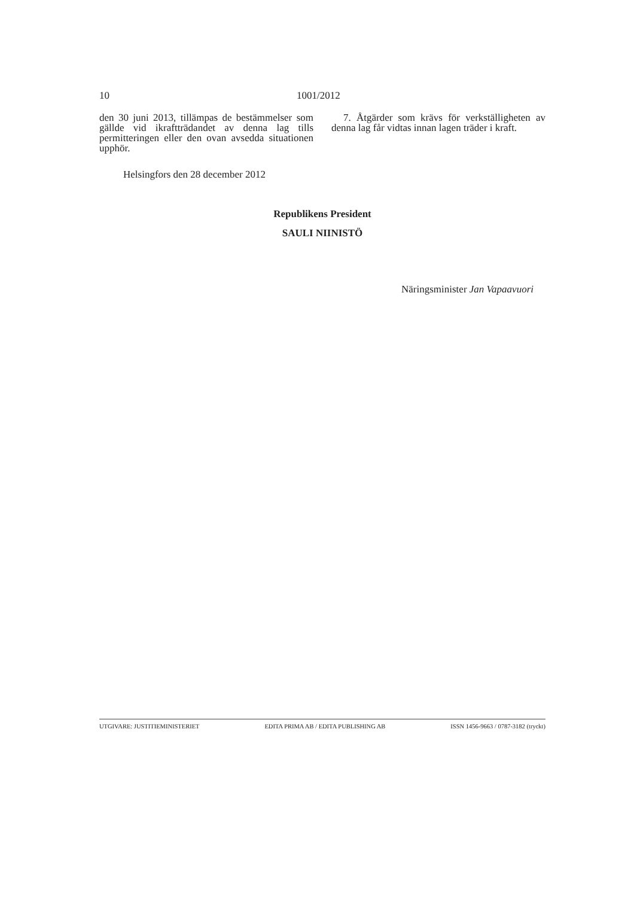10 1001/2012
den 30 juni 2013, tillämpas de bestämmelser som gällde vid ikraftträdandet av denna lag tills permitteringen eller den ovan avsedda situationen upphör.
7. Åtgärder som krävs för verkställigheten av denna lag får vidtas innan lagen träder i kraft.
Helsingfors den 28 december 2012
Republikens President
SAULI NIINISTÖ
Näringsminister Jan Vapaavuori
UTGIVARE: JUSTITIEMINISTERIET EDITA PRIMA AB / EDITA PUBLISHING AB ISSN 1456-9663 / 0787-3182 (tryckt)